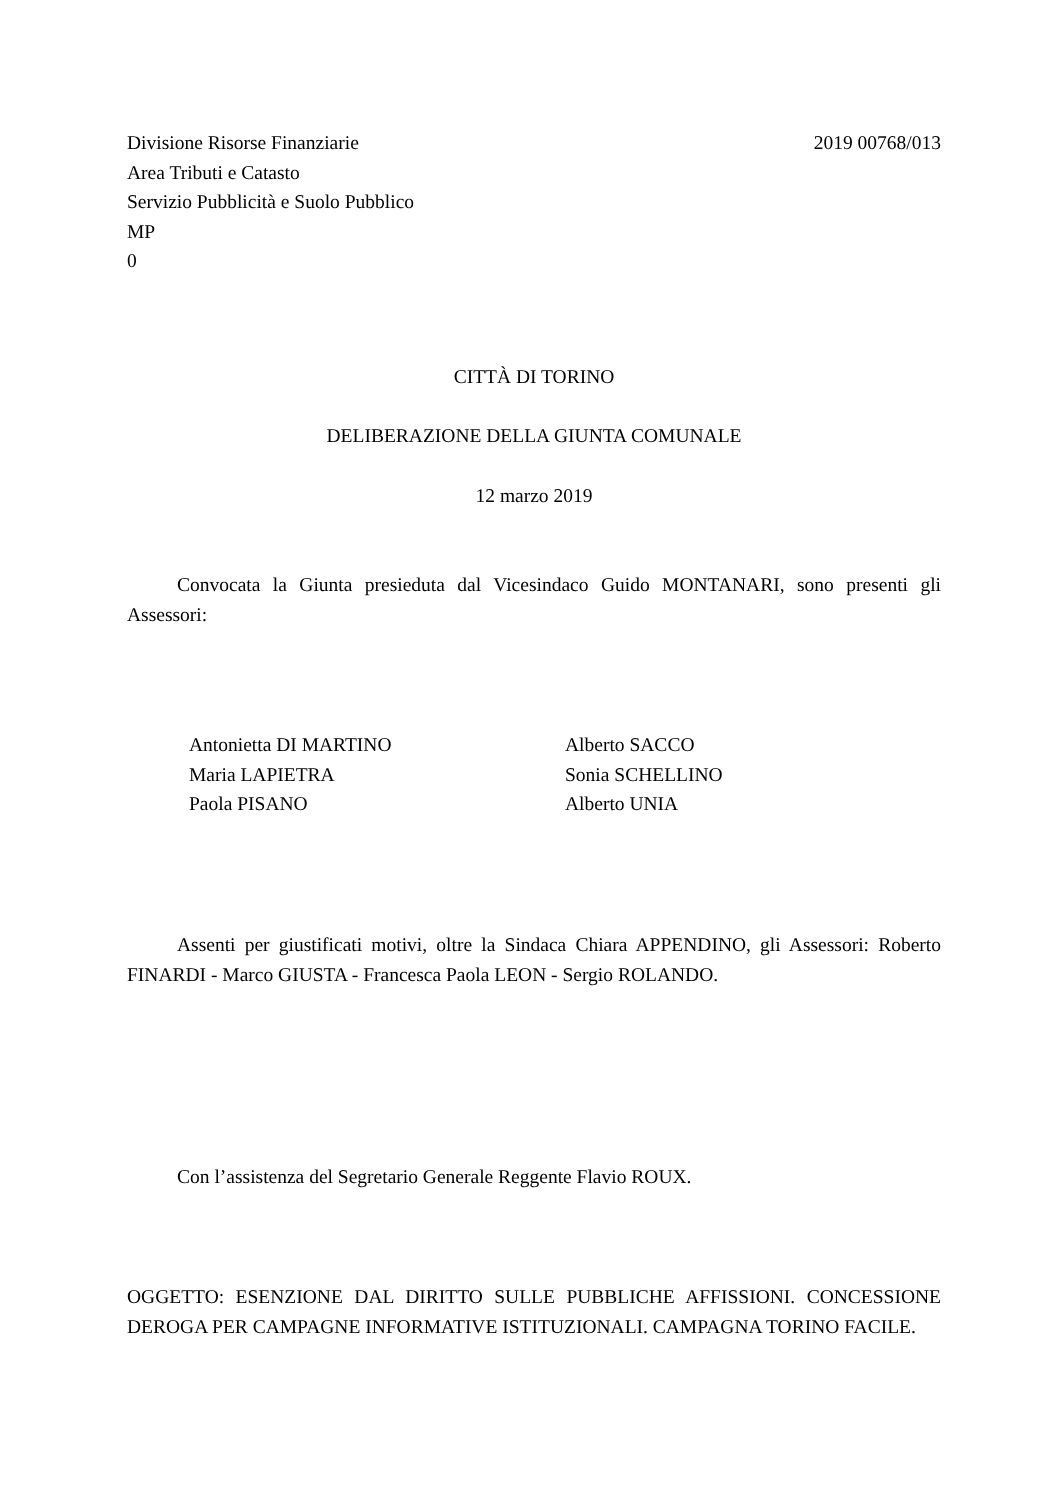Divisione Risorse Finanziarie 2019 00768/013
Area Tributi e Catasto
Servizio Pubblicità e Suolo Pubblico
MP
0
CITTÀ DI TORINO
DELIBERAZIONE DELLA GIUNTA COMUNALE
12 marzo 2019
Convocata la Giunta presieduta dal Vicesindaco Guido MONTANARI, sono presenti gli Assessori:
Antonietta DI MARTINO
Maria LAPIETRA
Paola PISANO
Alberto SACCO
Sonia SCHELLINO
Alberto UNIA
Assenti per giustificati motivi, oltre la Sindaca Chiara APPENDINO, gli Assessori: Roberto FINARDI - Marco GIUSTA - Francesca Paola LEON - Sergio ROLANDO.
Con l’assistenza del Segretario Generale Reggente Flavio ROUX.
OGGETTO: ESENZIONE DAL DIRITTO SULLE PUBBLICHE AFFISSIONI. CONCESSIONE DEROGA PER CAMPAGNE INFORMATIVE ISTITUZIONALI. CAMPAGNA TORINO FACILE.